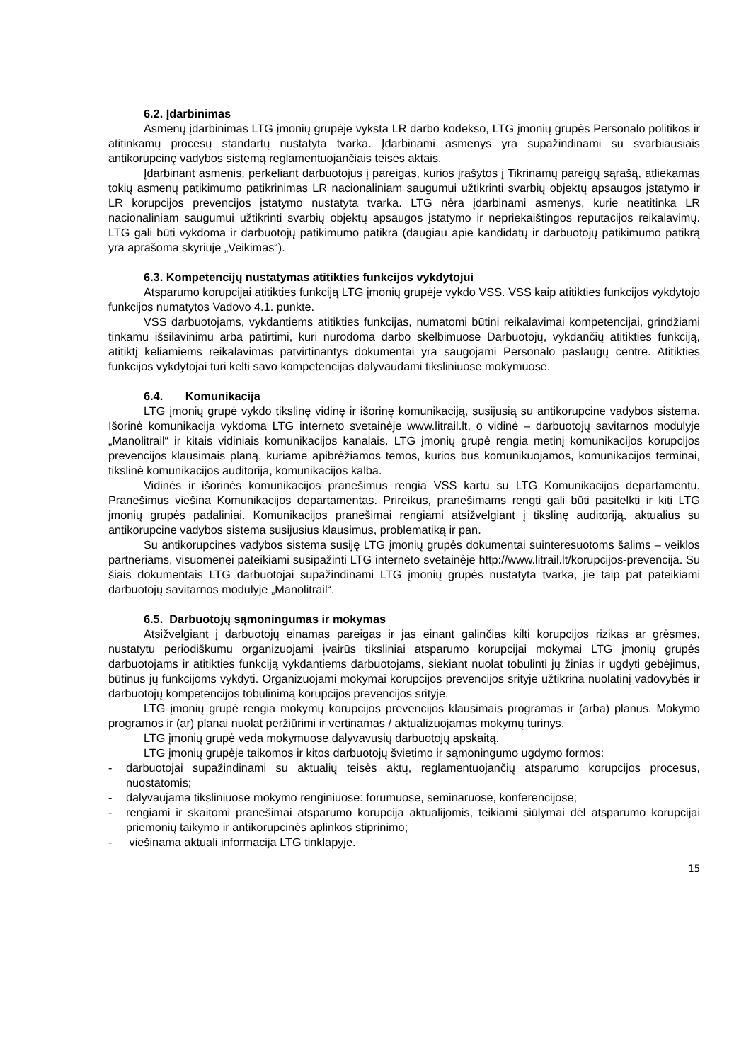6.2. Įdarbinimas
Asmenų įdarbinimas LTG įmonių grupėje vyksta LR darbo kodekso, LTG įmonių grupės Personalo politikos ir atitinkamų procesų standartų nustatyta tvarka. Įdarbinami asmenys yra supažindinami su svarbiausiais antikorupcinę vadybos sistemą reglamentuojančiais teisės aktais.
Įdarbinant asmenis, perkeliant darbuotojus į pareigas, kurios įrašytos į Tikrinamų pareigų sąrašą, atliekamas tokių asmenų patikimumo patikrinimas LR nacionaliniam saugumui užtikrinti svarbių objektų apsaugos įstatymo ir LR korupcijos prevencijos įstatymo nustatyta tvarka. LTG nėra įdarbinami asmenys, kurie neatitinka LR nacionaliniam saugumui užtikrinti svarbių objektų apsaugos įstatymo ir nepriekaištingos reputacijos reikalavimų. LTG gali būti vykdoma ir darbuotojų patikimumo patikra (daugiau apie kandidatų ir darbuotojų patikimumo patikrą yra aprašoma skyriuje „Veikimas“).
6.3. Kompetencijų nustatymas atitikties funkcijos vykdytojui
Atsparumo korupcijai atitikties funkciją LTG įmonių grupėje vykdo VSS. VSS kaip atitikties funkcijos vykdytojo funkcijos numatytos Vadovo 4.1. punkte.
VSS darbuotojams, vykdantiems atitikties funkcijas, numatomi būtini reikalavimai kompetencijai, grindžiami tinkamu išsilavinimu arba patirtimi, kuri nurodoma darbo skelbimuose Darbuotojų, vykdančių atitikties funkciją, atitiktį keliamiems reikalavimas patvirtinantys dokumentai yra saugojami Personalo paslaugų centre. Atitikties funkcijos vykdytojai turi kelti savo kompetencijas dalyvaudami tiksliniuose mokymuose.
6.4. Komunikacija
LTG įmonių grupė vykdo tikslinę vidinę ir išorinę komunikaciją, susijusią su antikorupcine vadybos sistema. Išorinė komunikacija vykdoma LTG interneto svetainėje www.litrail.lt, o vidinė – darbuotojų savitarnos modulyje „Manolitrail“ ir kitais vidiniais komunikacijos kanalais. LTG įmonių grupė rengia metinį komunikacijos korupcijos prevencijos klausimais planą, kuriame apibrėžiamos temos, kurios bus komunikuojamos, komunikacijos terminai, tikslinė komunikacijos auditorija, komunikacijos kalba.
Vidinės ir išorinės komunikacijos pranešimus rengia VSS kartu su LTG Komunikacijos departamentu. Pranešimus viešina Komunikacijos departamentas. Prireikus, pranešimams rengti gali būti pasitelkti ir kiti LTG įmonių grupės padaliniai. Komunikacijos pranešimai rengiami atsižvelgiant į tikslinę auditoriją, aktualius su antikorupcine vadybos sistema susijusius klausimus, problematiką ir pan.
Su antikorupcines vadybos sistema susiję LTG įmonių grupės dokumentai suinteresuotoms šalims – veiklos partneriams, visuomenei pateikiami susipažinti LTG interneto svetainėje http://www.litrail.lt/korupcijos-prevencija. Su šiais dokumentais LTG darbuotojai supažindinami LTG įmonių grupės nustatyta tvarka, jie taip pat pateikiami darbuotojų savitarnos modulyje „Manolitrail“.
6.5. Darbuotojų sąmoningumas ir mokymas
Atsižvelgiant į darbuotojų einamas pareigas ir jas einant galinčias kilti korupcijos rizikas ar grėsmes, nustatytu periodiškumu organizuojami įvairūs tiksliniai atsparumo korupcijai mokymai LTG įmonių grupės darbuotojams ir atitikties funkciją vykdantiems darbuotojams, siekiant nuolat tobulinti jų žinias ir ugdyti gebėjimus, būtinus jų funkcijoms vykdyti. Organizuojami mokymai korupcijos prevencijos srityje užtikrina nuolatinį vadovybės ir darbuotojų kompetencijos tobulinimą korupcijos prevencijos srityje.
LTG įmonių grupė rengia mokymų korupcijos prevencijos klausimais programas ir (arba) planus. Mokymo programos ir (ar) planai nuolat peržiūrimi ir vertinamas / aktualizuojamas mokymų turinys.
LTG įmonių grupė veda mokymuose dalyvavusių darbuotojų apskaitą.
LTG įmonių grupėje taikomos ir kitos darbuotojų švietimo ir sąmoningumo ugdymo formos:
- darbuotojai supažindinami su aktualių teisės aktų, reglamentuojančių atsparumo korupcijos procesus, nuostatomis;
- dalyvaujama tiksliniuose mokymo renginiuose: forumuose, seminaruose, konferencijose;
- rengiami ir skaitomi pranešimai atsparumo korupcija aktualijomis, teikiami siūlymai dėl atsparumo korupcijai priemonių taikymo ir antikorupcinės aplinkos stiprinimo;
- viešinama aktuali informacija LTG tinklapyje.
15